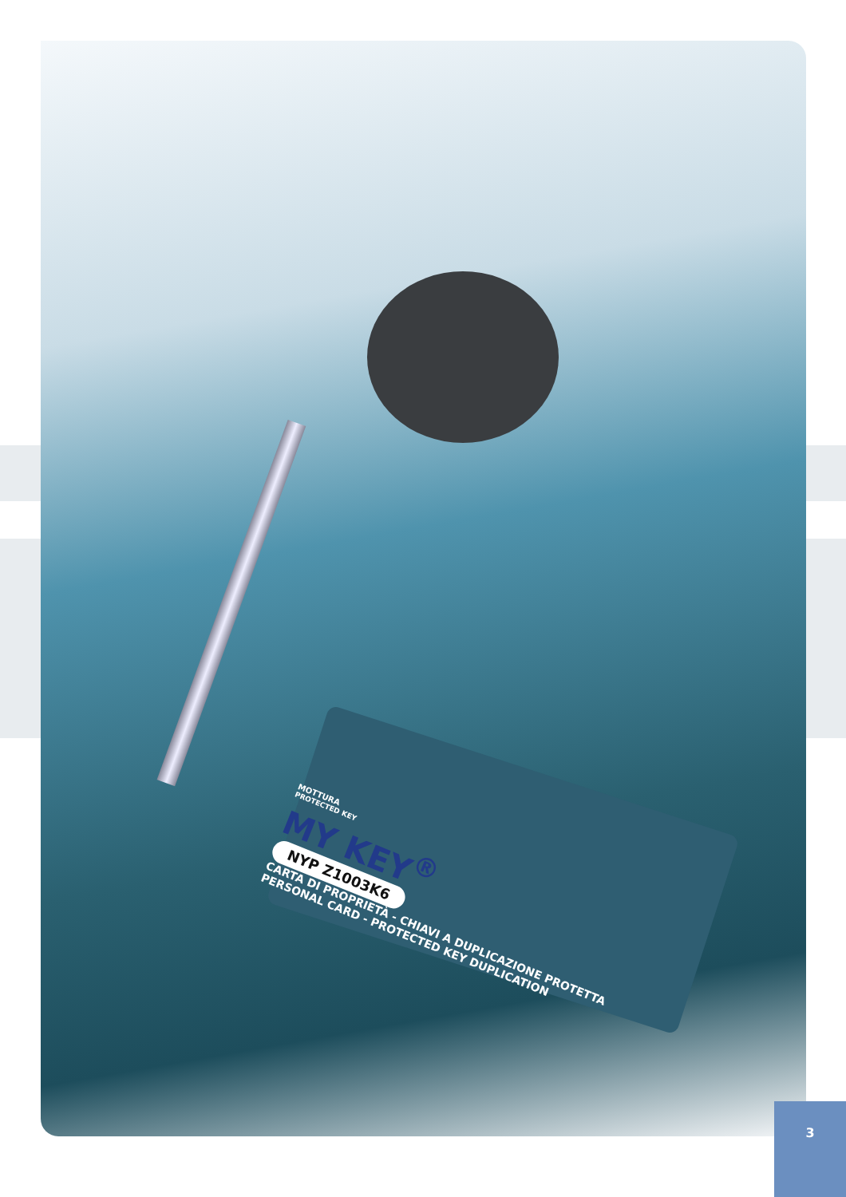MOTTURA
PROTECTED KEY
MY KEY<sup>®</sup>
NYP Z1003K6
CARTA DI PROPRIETÀ - CHIAVI A DUPLICAZIONE PROTETTA
PERSONAL CARD - PROTECTED KEY DUPLICATION
3